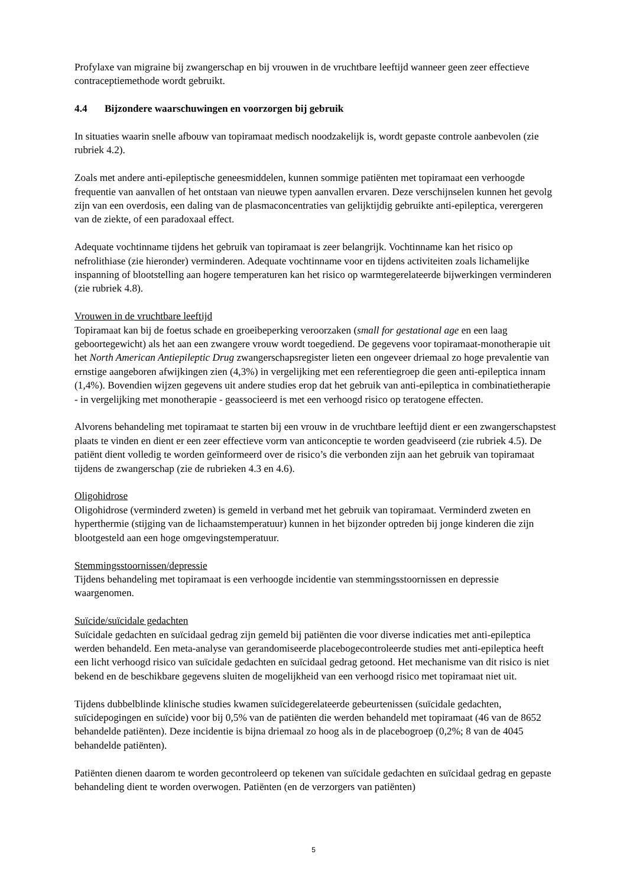Profylaxe van migraine bij zwangerschap en bij vrouwen in de vruchtbare leeftijd wanneer geen zeer effectieve contraceptiemethode wordt gebruikt.
4.4 Bijzondere waarschuwingen en voorzorgen bij gebruik
In situaties waarin snelle afbouw van topiramaat medisch noodzakelijk is, wordt gepaste controle aanbevolen (zie rubriek 4.2).
Zoals met andere anti-epileptische geneesmiddelen, kunnen sommige patiënten met topiramaat een verhoogde frequentie van aanvallen of het ontstaan van nieuwe typen aanvallen ervaren. Deze verschijnselen kunnen het gevolg zijn van een overdosis, een daling van de plasmaconcentraties van gelijktijdig gebruikte anti-epileptica, verergeren van de ziekte, of een paradoxaal effect.
Adequate vochtinname tijdens het gebruik van topiramaat is zeer belangrijk. Vochtinname kan het risico op nefrolithiase (zie hieronder) verminderen. Adequate vochtinname voor en tijdens activiteiten zoals lichamelijke inspanning of blootstelling aan hogere temperaturen kan het risico op warmtegerelateerde bijwerkingen verminderen (zie rubriek 4.8).
Vrouwen in de vruchtbare leeftijd
Topiramaat kan bij de foetus schade en groeibeperking veroorzaken (small for gestational age en een laag geboortegewicht) als het aan een zwangere vrouw wordt toegediend. De gegevens voor topiramaat-monotherapie uit het North American Antiepileptic Drug zwangerschapsregister lieten een ongeveer driemaal zo hoge prevalentie van ernstige aangeboren afwijkingen zien (4,3%) in vergelijking met een referentiegroep die geen anti-epileptica innam (1,4%). Bovendien wijzen gegevens uit andere studies erop dat het gebruik van anti-epileptica in combinatietherapie - in vergelijking met monotherapie - geassocieerd is met een verhoogd risico op teratogene effecten.
Alvorens behandeling met topiramaat te starten bij een vrouw in de vruchtbare leeftijd dient er een zwangerschapstest plaats te vinden en dient er een zeer effectieve vorm van anticonceptie te worden geadviseerd (zie rubriek 4.5). De patiënt dient volledig te worden geïnformeerd over de risico’s die verbonden zijn aan het gebruik van topiramaat tijdens de zwangerschap (zie de rubrieken 4.3 en 4.6).
Oligohidrose
Oligohidrose (verminderd zweten) is gemeld in verband met het gebruik van topiramaat. Verminderd zweten en hyperthermie (stijging van de lichaamstemperatuur) kunnen in het bijzonder optreden bij jonge kinderen die zijn blootgesteld aan een hoge omgevingstemperatuur.
Stemmingsstoornissen/depressie
Tijdens behandeling met topiramaat is een verhoogde incidentie van stemmingsstoornissen en depressie waargenomen.
Suïcide/suïcidale gedachten
Suïcidale gedachten en suïcidaal gedrag zijn gemeld bij patiënten die voor diverse indicaties met anti-epileptica werden behandeld. Een meta-analyse van gerandomiseerde placebogecontroleerde studies met anti-epileptica heeft een licht verhoogd risico van suïcidale gedachten en suïcidaal gedrag getoond. Het mechanisme van dit risico is niet bekend en de beschikbare gegevens sluiten de mogelijkheid van een verhoogd risico met topiramaat niet uit.
Tijdens dubbelblinde klinische studies kwamen suïcidegerelateerde gebeurtenissen (suïcidale gedachten, suïcidepogingen en suïcide) voor bij 0,5% van de patiënten die werden behandeld met topiramaat (46 van de 8652 behandelde patiënten). Deze incidentie is bijna driemaal zo hoog als in de placebogroep (0,2%; 8 van de 4045 behandelde patiënten).
Patiënten dienen daarom te worden gecontroleerd op tekenen van suïcidale gedachten en suïcidaal gedrag en gepaste behandeling dient te worden overwogen. Patiënten (en de verzorgers van patiënten)
5